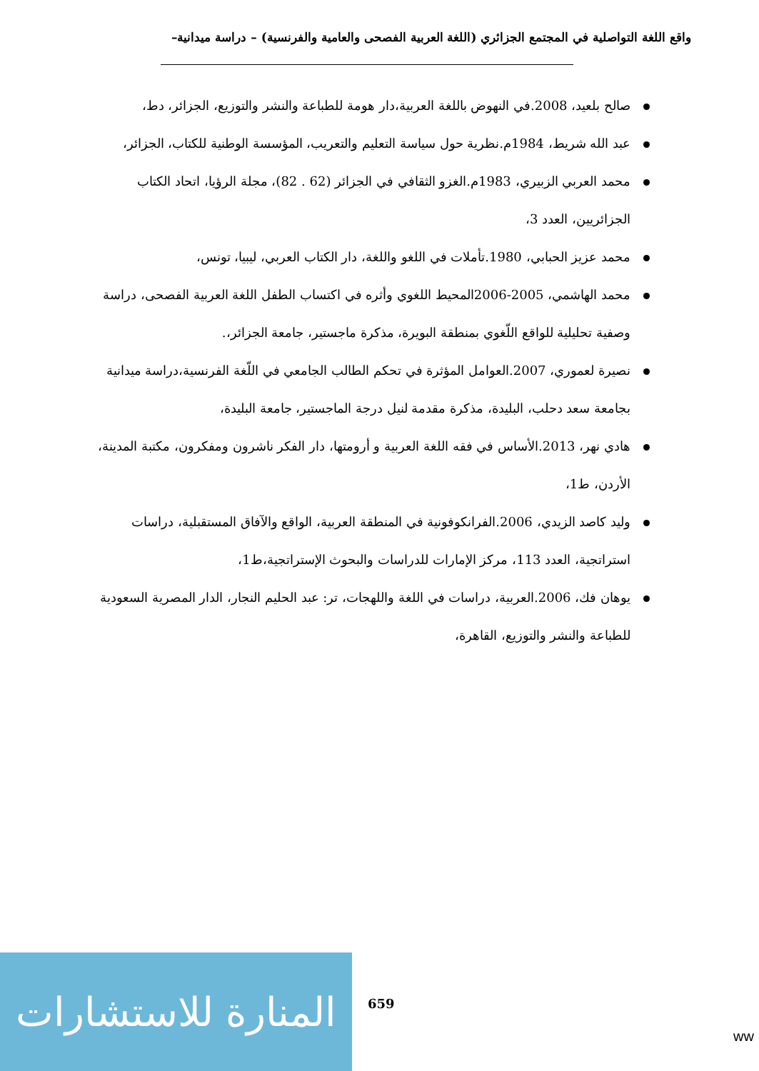واقع اللغة التواصلية في المجتمع الجزائري (اللغة العربية الفصحى والعامية والفرنسية) – دراسة ميدانية–
صالح بلعيد، 2008.في النهوض باللغة العربية،دار هومة للطباعة والنشر والتوزيع، الجزائر، دط،
عبد الله شريط، 1984م.نظرية حول سياسة التعليم والتعريب، المؤسسة الوطنية للكتاب، الجزائر،
محمد العربي الزبيري، 1983م.الغزو الثقافي في الجزائر (62 . 82)، مجلة الرؤيا، اتحاد الكتاب الجزائريين، العدد 3،
محمد عزيز الحبابي، 1980.تأملات في اللغو واللغة، دار الكتاب العربي، ليبيا، تونس،
محمد الهاشمي، 2005-2006المحيط اللغوي وأثره في اكتساب الطفل اللغة العربية الفصحى، دراسة وصفية تحليلية للواقع اللّغوي بمنطقة البويرة، مذكرة ماجستير، جامعة الجزائر،.
نصيرة لعموري، 2007.العوامل المؤثرة في تحكم الطالب الجامعي في اللّغة الفرنسية،دراسة ميدانية بجامعة سعد دحلب، البليدة، مذكرة مقدمة لنيل درجة الماجستير، جامعة البليدة،
هادي نهر، 2013.الأساس في فقه اللغة العربية و أرومتها، دار الفكر ناشرون ومفكرون، مكتبة المدينة، الأردن، ط1،
وليد كاصد الزيدي، 2006.الفرانكوفونية في المنطقة العربية، الواقع والآفاق المستقبلية، دراسات استراتجية، العدد 113، مركز الإمارات للدراسات والبحوث الإستراتجية،ط1،
يوهان فك، 2006.العربية، دراسات في اللغة واللهجات، تر: عبد الحليم النجار، الدار المصرية السعودية للطباعة والنشر والتوزيع، القاهرة،
المنارة للاستشارات
659
ww